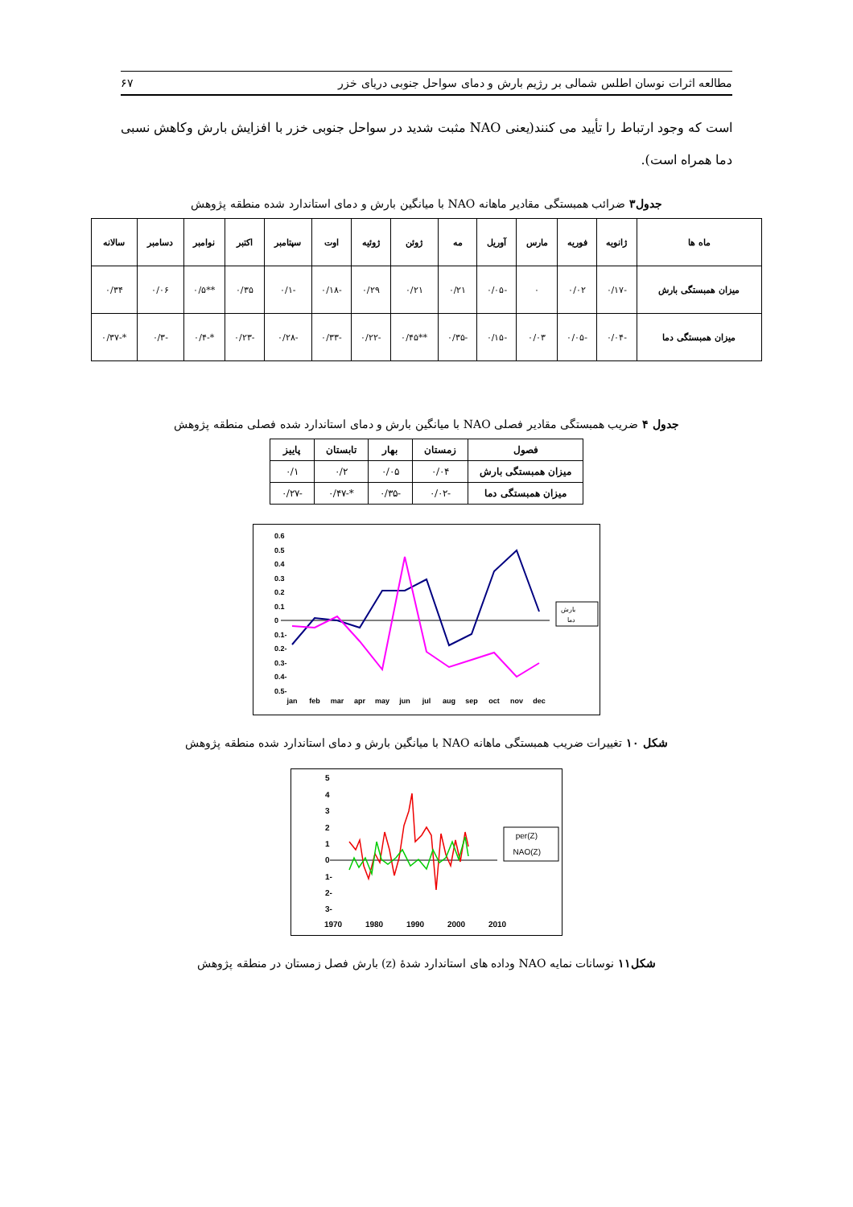مطالعه اثرات نوسان اطلس شمالی بر رژیم بارش و دمای سواحل جنوبی دریای خزر ۶۷
است که وجود ارتباط را تأیید می کنند(یعنی NAO مثبت شدید در سواحل جنوبی خزر با افزایش بارش وکاهش نسبی دما همراه است).
جدول۳ ضرائب همبستگی مقادیر ماهانه NAO با میانگین بارش و دمای استاندارد شده منطقه پژوهش
| ماه ها | ژانویه | فوریه | مارس | آوریل | مه | ژوئن | ژوئیه | اوت | سپتامبر | اکتبر | نوامبر | دسامبر | سالانه |
| --- | --- | --- | --- | --- | --- | --- | --- | --- | --- | --- | --- | --- | --- |
| میزان همبستگی بارش | -۰/۱۷ | ۰/۰۲ | ۰ | -۰/۰۵ | ۰/۲۱ | ۰/۲۱ | ۰/۲۹ | -۰/۱۸ | -۰/۱ | ۰/۳۵ | **۰/۵ | ۰/۰۶ | ۰/۳۴ |
| میزان همبستگی دما | -۰/۰۴ | -۰/۰۵ | ۰/۰۳ | -۰/۱۵ | -۰/۳۵ | **۰/۴۵ | -۰/۲۲ | -۰/۳۳ | -۰/۲۸ | -۰/۲۳ | *-۰/۴ | -۰/۳ | *-۰/۳۷ |
جدول ۴ ضریب همبستگی مقادیر فصلی NAO با میانگین بارش و دمای استاندارد شده فصلی منطقه پژوهش
| فصول | زمستان | بهار | تابستان | پاییز |
| --- | --- | --- | --- | --- |
| میزان همبستگی بارش | ۰/۰۴ | ۰/۰۵ | ۰/۲ | ۰/۱ |
| میزان همبستگی دما | -۰/۰۲ | -۰/۳۵ | *-۰/۴۷ | -۰/۲۷ |
0.6
0.5
0.4
0.3
0.2
0.1
0
-0.1
-0.2
-0.3
-0.4
-0.5
jan
feb
mar
apr
may
jun
jul
aug
sep
oct
nov
dec
بارش
دما
شکل ۱۰ تغییرات ضریب همبستگی ماهانه NAO با میانگین بارش و دمای استاندارد شده منطقه پژوهش
5
4
3
2
1
0
-1
-2
-3
1970
1980
1990
2000
2010
(Z)per
(Z)NAO
شکل۱۱ نوسانات نمایه NAO وداده های استاندارد شدهٔ (z) بارش فصل زمستان در منطقه پژوهش